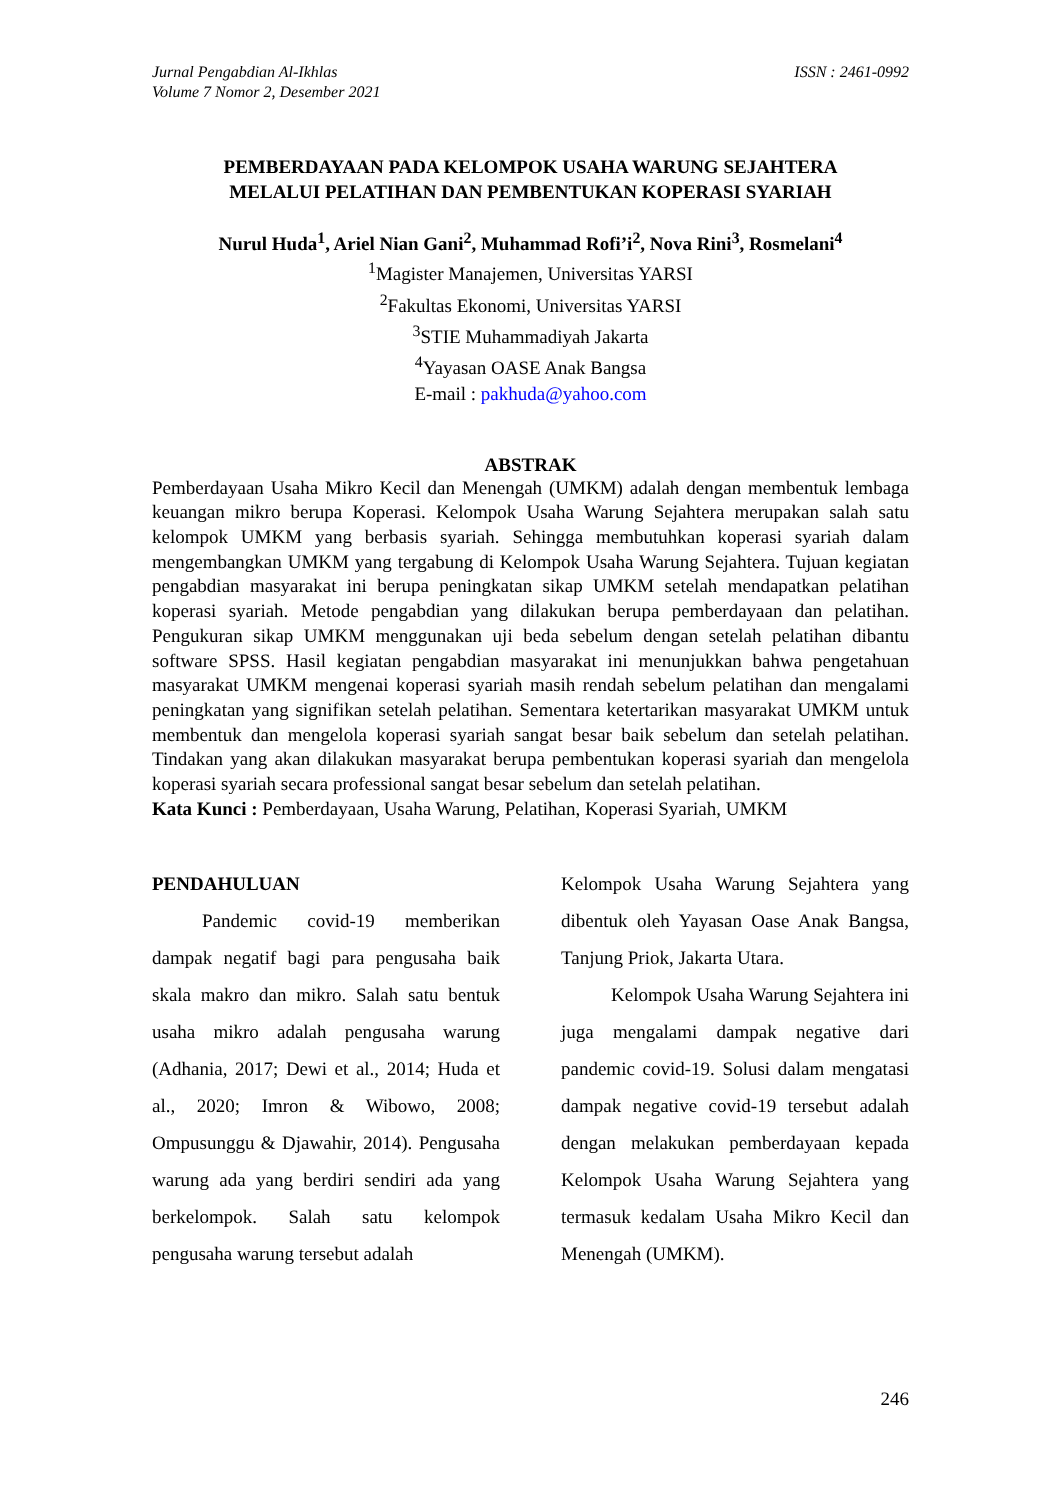Jurnal Pengabdian Al-Ikhlas
Volume 7 Nomor 2, Desember 2021
ISSN : 2461-0992
PEMBERDAYAAN PADA KELOMPOK USAHA WARUNG SEJAHTERA
MELALUI PELATIHAN DAN PEMBENTUKAN KOPERASI SYARIAH
Nurul Huda<sup>1</sup>, Ariel Nian Gani<sup>2</sup>, Muhammad Rofi’i<sup>2</sup>, Nova Rini<sup>3</sup>, Rosmelani<sup>4</sup>
<sup>1</sup> Magister Manajemen, Universitas YARSI
<sup>2</sup> Fakultas Ekonomi, Universitas YARSI
<sup>3</sup> STIE Muhammadiyah Jakarta
<sup>4</sup> Yayasan OASE Anak Bangsa
E-mail : pakhuda@yahoo.com
ABSTRAK
Pemberdayaan Usaha Mikro Kecil dan Menengah (UMKM) adalah dengan membentuk lembaga keuangan mikro berupa Koperasi. Kelompok Usaha Warung Sejahtera merupakan salah satu kelompok UMKM yang berbasis syariah. Sehingga membutuhkan koperasi syariah dalam mengembangkan UMKM yang tergabung di Kelompok Usaha Warung Sejahtera. Tujuan kegiatan pengabdian masyarakat ini berupa peningkatan sikap UMKM setelah mendapatkan pelatihan koperasi syariah. Metode pengabdian yang dilakukan berupa pemberdayaan dan pelatihan. Pengukuran sikap UMKM menggunakan uji beda sebelum dengan setelah pelatihan dibantu software SPSS. Hasil kegiatan pengabdian masyarakat ini menunjukkan bahwa pengetahuan masyarakat UMKM mengenai koperasi syariah masih rendah sebelum pelatihan dan mengalami peningkatan yang signifikan setelah pelatihan. Sementara ketertarikan masyarakat UMKM untuk membentuk dan mengelola koperasi syariah sangat besar baik sebelum dan setelah pelatihan. Tindakan yang akan dilakukan masyarakat berupa pembentukan koperasi syariah dan mengelola koperasi syariah secara professional sangat besar sebelum dan setelah pelatihan.
Kata Kunci : Pemberdayaan, Usaha Warung, Pelatihan, Koperasi Syariah, UMKM
PENDAHULUAN
Pandemic covid-19 memberikan dampak negatif bagi para pengusaha baik skala makro dan mikro. Salah satu bentuk usaha mikro adalah pengusaha warung (Adhania, 2017; Dewi et al., 2014; Huda et al., 2020; Imron & Wibowo, 2008; Ompusunggu & Djawahir, 2014). Pengusaha warung ada yang berdiri sendiri ada yang berkelompok. Salah satu kelompok pengusaha warung tersebut adalah
Kelompok Usaha Warung Sejahtera yang dibentuk oleh Yayasan Oase Anak Bangsa, Tanjung Priok, Jakarta Utara.
Kelompok Usaha Warung Sejahtera ini juga mengalami dampak negative dari pandemic covid-19. Solusi dalam mengatasi dampak negative covid-19 tersebut adalah dengan melakukan pemberdayaan kepada Kelompok Usaha Warung Sejahtera yang termasuk kedalam Usaha Mikro Kecil dan Menengah (UMKM).
246